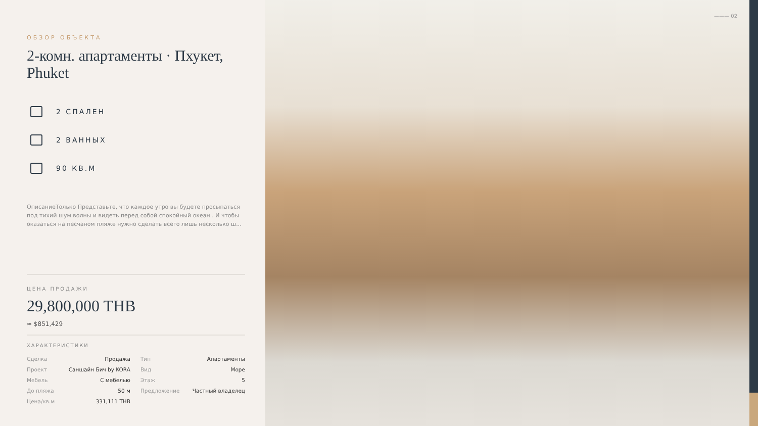ОБЗОР ОБЪЕКТА
2-комн. апартаменты · Пхукет, Phuket
2 СПАЛЕН
2 ВАННЫХ
90 КВ.М
ОписаниеТолько Представьте, что каждое утро вы будете просыпаться под тихий шум волны и видеть перед собой спокойный океан.. И чтобы оказаться на песчаном пляже нужно сделать всего лишь несколько ш...
ЦЕНА ПРОДАЖИ
29,800,000 THB
≈ $851,429
ХАРАКТЕРИСТИКИ
| Сделка | Продажа | Тип | Апартаменты |
| Проект | Саншайн Бич by KORA | Вид | Море |
| Мебель | С мебелью | Этаж | 5 |
| До пляжа | 50 м | Предложение | Частный владелец |
| Цена/кв.м | 331,111 THB | | |
——— 02